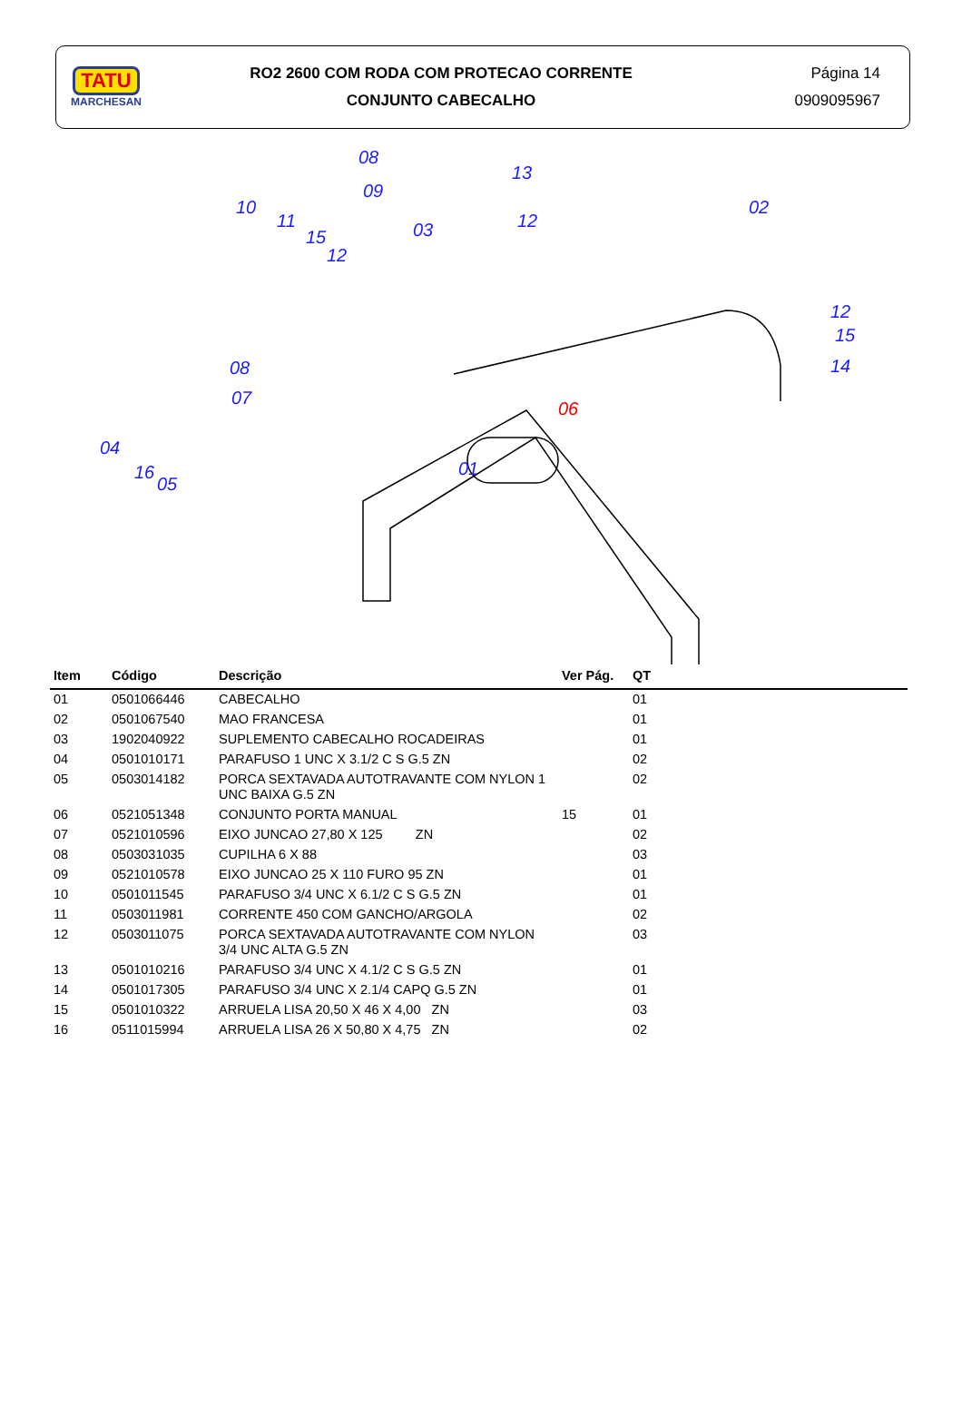TATU
MARCHESAN
RO2 2600 COM RODA COM PROTECAO CORRENTE
CONJUNTO CABECALHO
Página 14
0909095967
08
09
13
10
11
15
12 03
12
02
12
15
14 08
07
06
04
01 16
05
| Item | Código | Descrição | Ver Pág. | QT |
| --- | --- | --- | --- | --- |
| 01 | 0501066446 | CABECALHO | | 01 |
| 02 | 0501067540 | MAO FRANCESA | | 01 |
| 03 | 1902040922 | SUPLEMENTO CABECALHO ROCADEIRAS | | 01 |
| 04 | 0501010171 | PARAFUSO 1 UNC X 3.1/2 C S G.5 ZN | | 02 |
| 05 | 0503014182 | PORCA SEXTAVADA AUTOTRAVANTE COM NYLON 1 UNC BAIXA G.5 ZN | | 02 |
| 06 | 0521051348 | CONJUNTO PORTA MANUAL | 15 | 01 |
| 07 | 0521010596 | EIXO JUNCAO 27,80 X 125 ZN | | 02 |
| 08 | 0503031035 | CUPILHA 6 X 88 | | 03 |
| 09 | 0521010578 | EIXO JUNCAO 25 X 110 FURO 95 ZN | | 01 |
| 10 | 0501011545 | PARAFUSO 3/4 UNC X 6.1/2 C S G.5 ZN | | 01 |
| 11 | 0503011981 | CORRENTE 450 COM GANCHO/ARGOLA | | 02 |
| 12 | 0503011075 | PORCA SEXTAVADA AUTOTRAVANTE COM NYLON 3/4 UNC ALTA G.5 ZN | | 03 |
| 13 | 0501010216 | PARAFUSO 3/4 UNC X 4.1/2 C S G.5 ZN | | 01 |
| 14 | 0501017305 | PARAFUSO 3/4 UNC X 2.1/4 CAPQ G.5 ZN | | 01 |
| 15 | 0501010322 | ARRUELA LISA 20,50 X 46 X 4,00 ZN | | 03 |
| 16 | 0511015994 | ARRUELA LISA 26 X 50,80 X 4,75 ZN | | 02 |